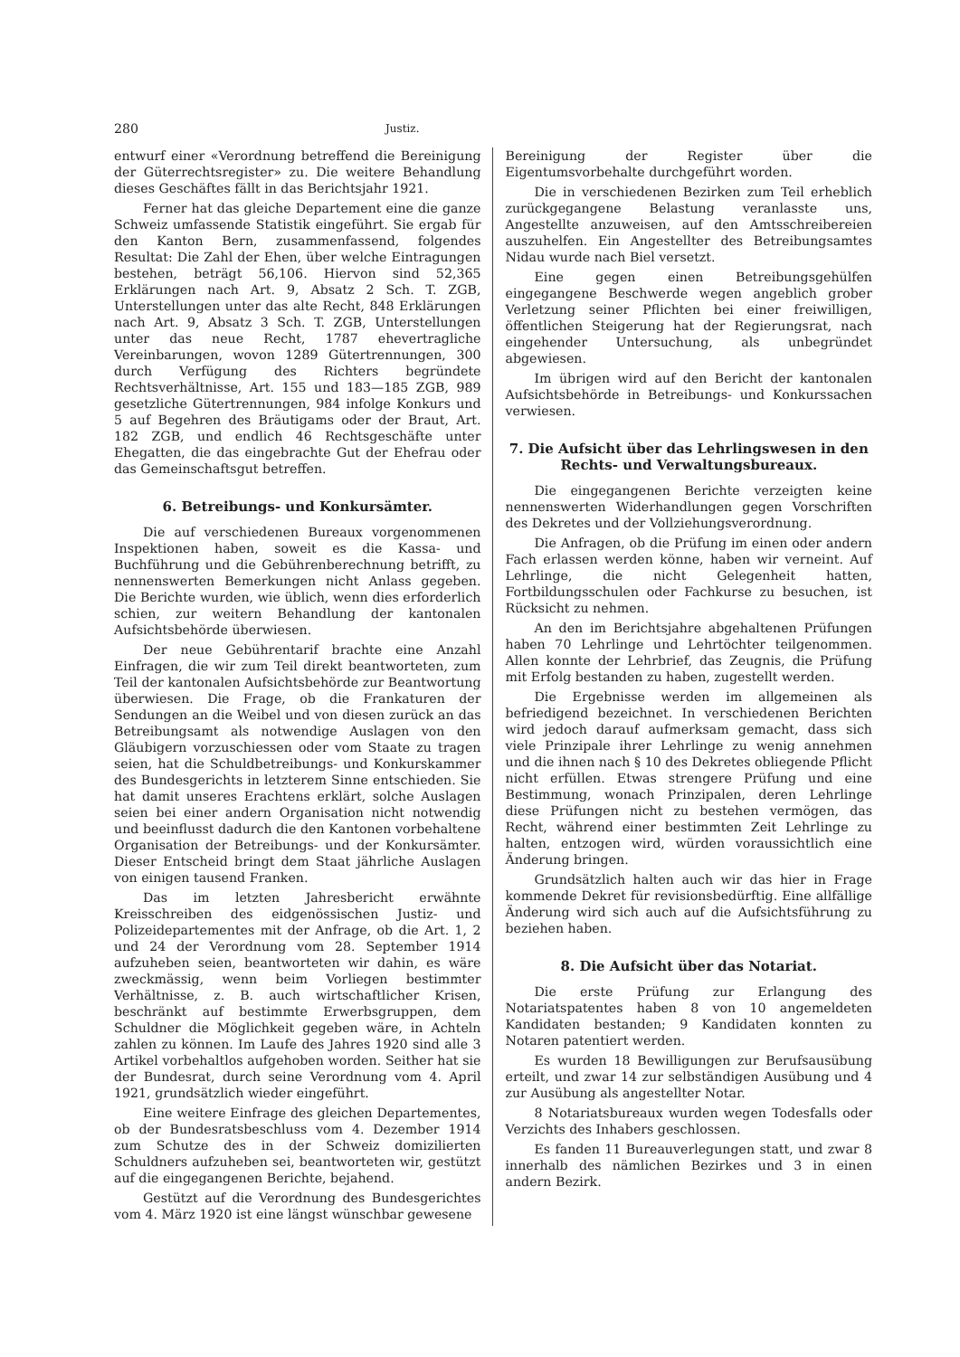280 Justiz.
entwurf einer «Verordnung betreffend die Bereinigung der Güterrechtsregister» zu. Die weitere Behandlung dieses Geschäftes fällt in das Berichtsjahr 1921.
Ferner hat das gleiche Departement eine die ganze Schweiz umfassende Statistik eingeführt. Sie ergab für den Kanton Bern, zusammenfassend, folgendes Resultat: Die Zahl der Ehen, über welche Eintragungen bestehen, beträgt 56,106. Hiervon sind 52,365 Erklärungen nach Art. 9, Absatz 2 Sch. T. ZGB, Unterstellungen unter das alte Recht, 848 Erklärungen nach Art. 9, Absatz 3 Sch. T. ZGB, Unterstellungen unter das neue Recht, 1787 ehevertragliche Vereinbarungen, wovon 1289 Gütertrennungen, 300 durch Verfügung des Richters begründete Rechtsverhältnisse, Art. 155 und 183—185 ZGB, 989 gesetzliche Gütertrennungen, 984 infolge Konkurs und 5 auf Begehren des Bräutigams oder der Braut, Art. 182 ZGB, und endlich 46 Rechtsgeschäfte unter Ehegatten, die das eingebrachte Gut der Ehefrau oder das Gemeinschaftsgut betreffen.
6. Betreibungs- und Konkursämter.
Die auf verschiedenen Bureaux vorgenommenen Inspektionen haben, soweit es die Kassa- und Buchführung und die Gebührenberechnung betrifft, zu nennenswerten Bemerkungen nicht Anlass gegeben. Die Berichte wurden, wie üblich, wenn dies erforderlich schien, zur weitern Behandlung der kantonalen Aufsichtsbehörde überwiesen.
Der neue Gebührentarif brachte eine Anzahl Einfragen, die wir zum Teil direkt beantworteten, zum Teil der kantonalen Aufsichtsbehörde zur Beantwortung überwiesen. Die Frage, ob die Frankaturen der Sendungen an die Weibel und von diesen zurück an das Betreibungsamt als notwendige Auslagen von den Gläubigern vorzuschiessen oder vom Staate zu tragen seien, hat die Schuldbetreibungs- und Konkurskammer des Bundesgerichts in letzterem Sinne entschieden. Sie hat damit unseres Erachtens erklärt, solche Auslagen seien bei einer andern Organisation nicht notwendig und beeinflusst dadurch die den Kantonen vorbehaltene Organisation der Betreibungs- und der Konkursämter. Dieser Entscheid bringt dem Staat jährliche Auslagen von einigen tausend Franken.
Das im letzten Jahresbericht erwähnte Kreisschreiben des eidgenössischen Justiz- und Polizeidepartementes mit der Anfrage, ob die Art. 1, 2 und 24 der Verordnung vom 28. September 1914 aufzuheben seien, beantworteten wir dahin, es wäre zweckmässig, wenn beim Vorliegen bestimmter Verhältnisse, z. B. auch wirtschaftlicher Krisen, beschränkt auf bestimmte Erwerbsgruppen, dem Schuldner die Möglichkeit gegeben wäre, in Achteln zahlen zu können. Im Laufe des Jahres 1920 sind alle 3 Artikel vorbehaltlos aufgehoben worden. Seither hat sie der Bundesrat, durch seine Verordnung vom 4. April 1921, grundsätzlich wieder eingeführt.
Eine weitere Einfrage des gleichen Departementes, ob der Bundesratsbeschluss vom 4. Dezember 1914 zum Schutze des in der Schweiz domizilierten Schuldners aufzuheben sei, beantworteten wir, gestützt auf die eingegangenen Berichte, bejahend.
Gestützt auf die Verordnung des Bundesgerichtes vom 4. März 1920 ist eine längst wünschbar gewesene
Bereinigung der Register über die Eigentumsvorbehalte durchgeführt worden.
Die in verschiedenen Bezirken zum Teil erheblich zurückgegangene Belastung veranlasste uns, Angestellte anzuweisen, auf den Amtsschreibereien auszuhelfen. Ein Angestellter des Betreibungsamtes Nidau wurde nach Biel versetzt.
Eine gegen einen Betreibungsgehülfen eingegangene Beschwerde wegen angeblich grober Verletzung seiner Pflichten bei einer freiwilligen, öffentlichen Steigerung hat der Regierungsrat, nach eingehender Untersuchung, als unbegründet abgewiesen.
Im übrigen wird auf den Bericht der kantonalen Aufsichtsbehörde in Betreibungs- und Konkurssachen verwiesen.
7. Die Aufsicht über das Lehrlingswesen in den Rechts- und Verwaltungsbureaux.
Die eingegangenen Berichte verzeigten keine nennenswerten Widerhandlungen gegen Vorschriften des Dekretes und der Vollziehungsverordnung.
Die Anfragen, ob die Prüfung im einen oder andern Fach erlassen werden könne, haben wir verneint. Auf Lehrlinge, die nicht Gelegenheit hatten, Fortbildungsschulen oder Fachkurse zu besuchen, ist Rücksicht zu nehmen.
An den im Berichtsjahre abgehaltenen Prüfungen haben 70 Lehrlinge und Lehrtöchter teilgenommen. Allen konnte der Lehrbrief, das Zeugnis, die Prüfung mit Erfolg bestanden zu haben, zugestellt werden.
Die Ergebnisse werden im allgemeinen als befriedigend bezeichnet. In verschiedenen Berichten wird jedoch darauf aufmerksam gemacht, dass sich viele Prinzipale ihrer Lehrlinge zu wenig annehmen und die ihnen nach § 10 des Dekretes obliegende Pflicht nicht erfüllen. Etwas strengere Prüfung und eine Bestimmung, wonach Prinzipalen, deren Lehrlinge diese Prüfungen nicht zu bestehen vermögen, das Recht, während einer bestimmten Zeit Lehrlinge zu halten, entzogen wird, würden voraussichtlich eine Änderung bringen.
Grundsätzlich halten auch wir das hier in Frage kommende Dekret für revisionsbedürftig. Eine allfällige Änderung wird sich auch auf die Aufsichtsführung zu beziehen haben.
8. Die Aufsicht über das Notariat.
Die erste Prüfung zur Erlangung des Notariatspatentes haben 8 von 10 angemeldeten Kandidaten bestanden; 9 Kandidaten konnten zu Notaren patentiert werden.
Es wurden 18 Bewilligungen zur Berufsausübung erteilt, und zwar 14 zur selbständigen Ausübung und 4 zur Ausübung als angestellter Notar.
8 Notariatsbureaux wurden wegen Todesfalls oder Verzichts des Inhabers geschlossen.
Es fanden 11 Bureauverlegungen statt, und zwar 8 innerhalb des nämlichen Bezirkes und 3 in einen andern Bezirk.